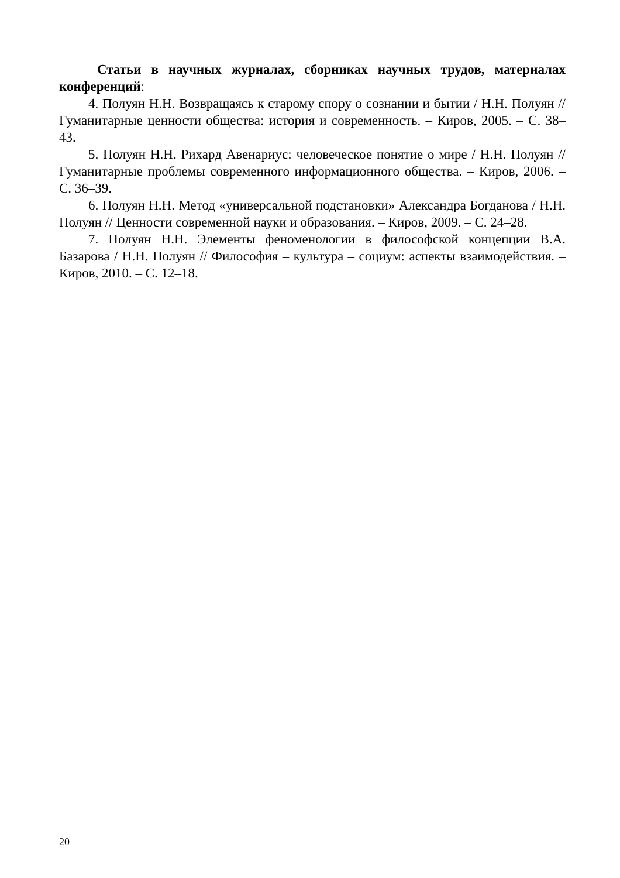Статьи в научных журналах, сборниках научных трудов, материалах конференций:
4. Полуян Н.Н. Возвращаясь к старому спору о сознании и бытии / Н.Н. Полуян // Гуманитарные ценности общества: история и современность. – Киров, 2005. – С. 38–43.
5. Полуян Н.Н. Рихард Авенариус: человеческое понятие о мире / Н.Н. Полуян // Гуманитарные проблемы современного информационного общества. – Киров, 2006. – С. 36–39.
6. Полуян Н.Н. Метод «универсальной подстановки» Александра Богданова / Н.Н. Полуян // Ценности современной науки и образования. – Киров, 2009. – С. 24–28.
7. Полуян Н.Н. Элементы феноменологии в философской концепции В.А. Базарова / Н.Н. Полуян // Философия – культура – социум: аспекты взаимодействия. – Киров, 2010. – С. 12–18.
20